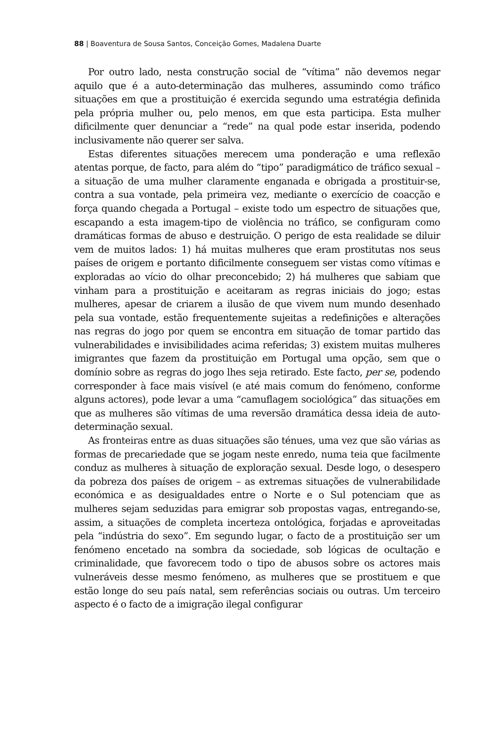88 | Boaventura de Sousa Santos, Conceição Gomes, Madalena Duarte
Por outro lado, nesta construção social de “vítima” não devemos negar aquilo que é a auto-determinação das mulheres, assumindo como tráfico situações em que a prostituição é exercida segundo uma estratégia definida pela própria mulher ou, pelo menos, em que esta participa. Esta mulher dificilmente quer denunciar a “rede” na qual pode estar inserida, podendo inclusivamente não querer ser salva.
Estas diferentes situações merecem uma ponderação e uma reflexão atentas porque, de facto, para além do “tipo” paradigmático de tráfico sexual – a situação de uma mulher claramente enganada e obrigada a prostituir-se, contra a sua vontade, pela primeira vez, mediante o exercício de coacção e força quando chegada a Portugal – existe todo um espectro de situações que, escapando a esta imagem-tipo de violência no tráfico, se configuram como dramáticas formas de abuso e destruição. O perigo de esta realidade se diluir vem de muitos lados: 1) há muitas mulheres que eram prostitutas nos seus países de origem e portanto dificilmente conseguem ser vistas como vítimas e exploradas ao vício do olhar preconcebido; 2) há mulheres que sabiam que vinham para a prostituição e aceitaram as regras iniciais do jogo; estas mulheres, apesar de criarem a ilusão de que vivem num mundo desenhado pela sua vontade, estão frequentemente sujeitas a redefinições e alterações nas regras do jogo por quem se encontra em situação de tomar partido das vulnerabilidades e invisibilidades acima referidas; 3) existem muitas mulheres imigrantes que fazem da prostituição em Portugal uma opção, sem que o domínio sobre as regras do jogo lhes seja retirado. Este facto, per se, podendo corresponder à face mais visível (e até mais comum do fenómeno, conforme alguns actores), pode levar a uma “camuflagem sociológica” das situações em que as mulheres são vítimas de uma reversão dramática dessa ideia de auto-determinação sexual.
As fronteiras entre as duas situações são ténues, uma vez que são várias as formas de precariedade que se jogam neste enredo, numa teia que facilmente conduz as mulheres à situação de exploração sexual. Desde logo, o desespero da pobreza dos países de origem – as extremas situações de vulnerabilidade económica e as desigualdades entre o Norte e o Sul potenciam que as mulheres sejam seduzidas para emigrar sob propostas vagas, entregando-se, assim, a situações de completa incerteza ontológica, forjadas e aproveitadas pela “indústria do sexo”. Em segundo lugar, o facto de a prostituição ser um fenómeno encetado na sombra da sociedade, sob lógicas de ocultação e criminalidade, que favorecem todo o tipo de abusos sobre os actores mais vulneráveis desse mesmo fenómeno, as mulheres que se prostituem e que estão longe do seu país natal, sem referências sociais ou outras. Um terceiro aspecto é o facto de a imigração ilegal configurar